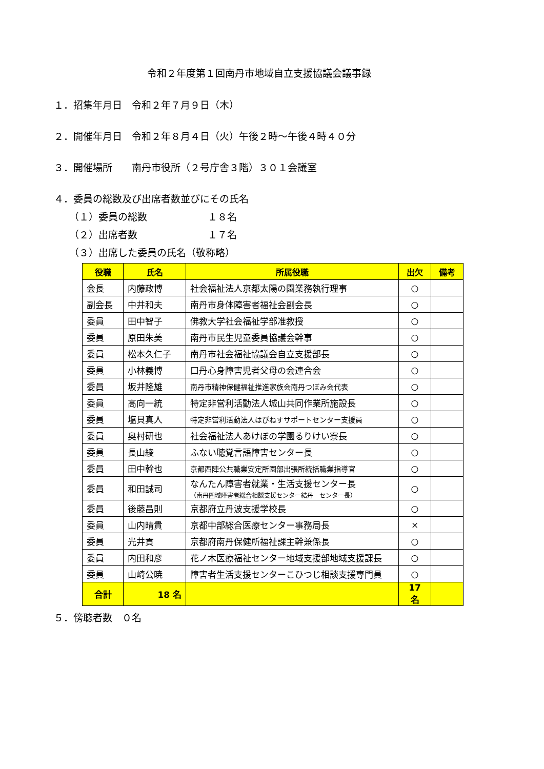令和２年度第１回南丹市地域自立支援協議会議事録
１．招集年月日　令和２年７月９日（木）
２．開催年月日　令和２年８月４日（火）午後２時～午後４時４０分
３．開催場所　　南丹市役所（２号庁舎３階）３０１会議室
４．委員の総数及び出席者数並びにその氏名
（１）委員の総数 １８名
（２）出席者数 １７名
（３）出席した委員の氏名（敬称略）
| 役職 | 氏名 | 所属役職 | 出欠 | 備考 |
| --- | --- | --- | --- | --- |
| 会長 | 内藤政博 | 社会福祉法人京都太陽の園業務執行理事 | ○ | |
| 副会長 | 中井和夫 | 南丹市身体障害者福祉会副会長 | ○ | |
| 委員 | 田中智子 | 佛教大学社会福祉学部准教授 | ○ | |
| 委員 | 原田朱美 | 南丹市民生児童委員協議会幹事 | ○ | |
| 委員 | 松本久仁子 | 南丹市社会福祉協議会自立支援部長 | ○ | |
| 委員 | 小林義博 | 口丹心身障害児者父母の会連合会 | ○ | |
| 委員 | 坂井隆雄 | 南丹市精神保健福祉推進家族会南丹つぼみ会代表 | ○ | |
| 委員 | 高向一統 | 特定非営利活動法人城山共同作業所施設長 | ○ | |
| 委員 | 塩貝真人 | 特定非営利活動法人はぴねすサポートセンター支援員 | ○ | |
| 委員 | 奥村研也 | 社会福祉法人あけぼの学園るりけい寮長 | ○ | |
| 委員 | 長山綾 | ふない聴覚言語障害センター長 | ○ | |
| 委員 | 田中幹也 | 京都西陣公共職業安定所園部出張所統括職業指導官 | ○ | |
| 委員 | 和田誠司 | なんたん障害者就業・生活支援センター長 （南丹圏域障害者総合相談支援センター結丹 センター長） | ○ | |
| 委員 | 後藤昌則 | 京都府立丹波支援学校長 | ○ | |
| 委員 | 山内晴貴 | 京都中部総合医療センター事務局長 | × | |
| 委員 | 光井貢 | 京都府南丹保健所福祉課主幹兼係長 | ○ | |
| 委員 | 内田和彦 | 花ノ木医療福祉センター地域支援部地域支援課長 | ○ | |
| 委員 | 山崎公暁 | 障害者生活支援センターこひつじ相談支援専門員 | ○ | |
| 合計 | 18 名 | | 17 名 | |
５．傍聴者数　０名